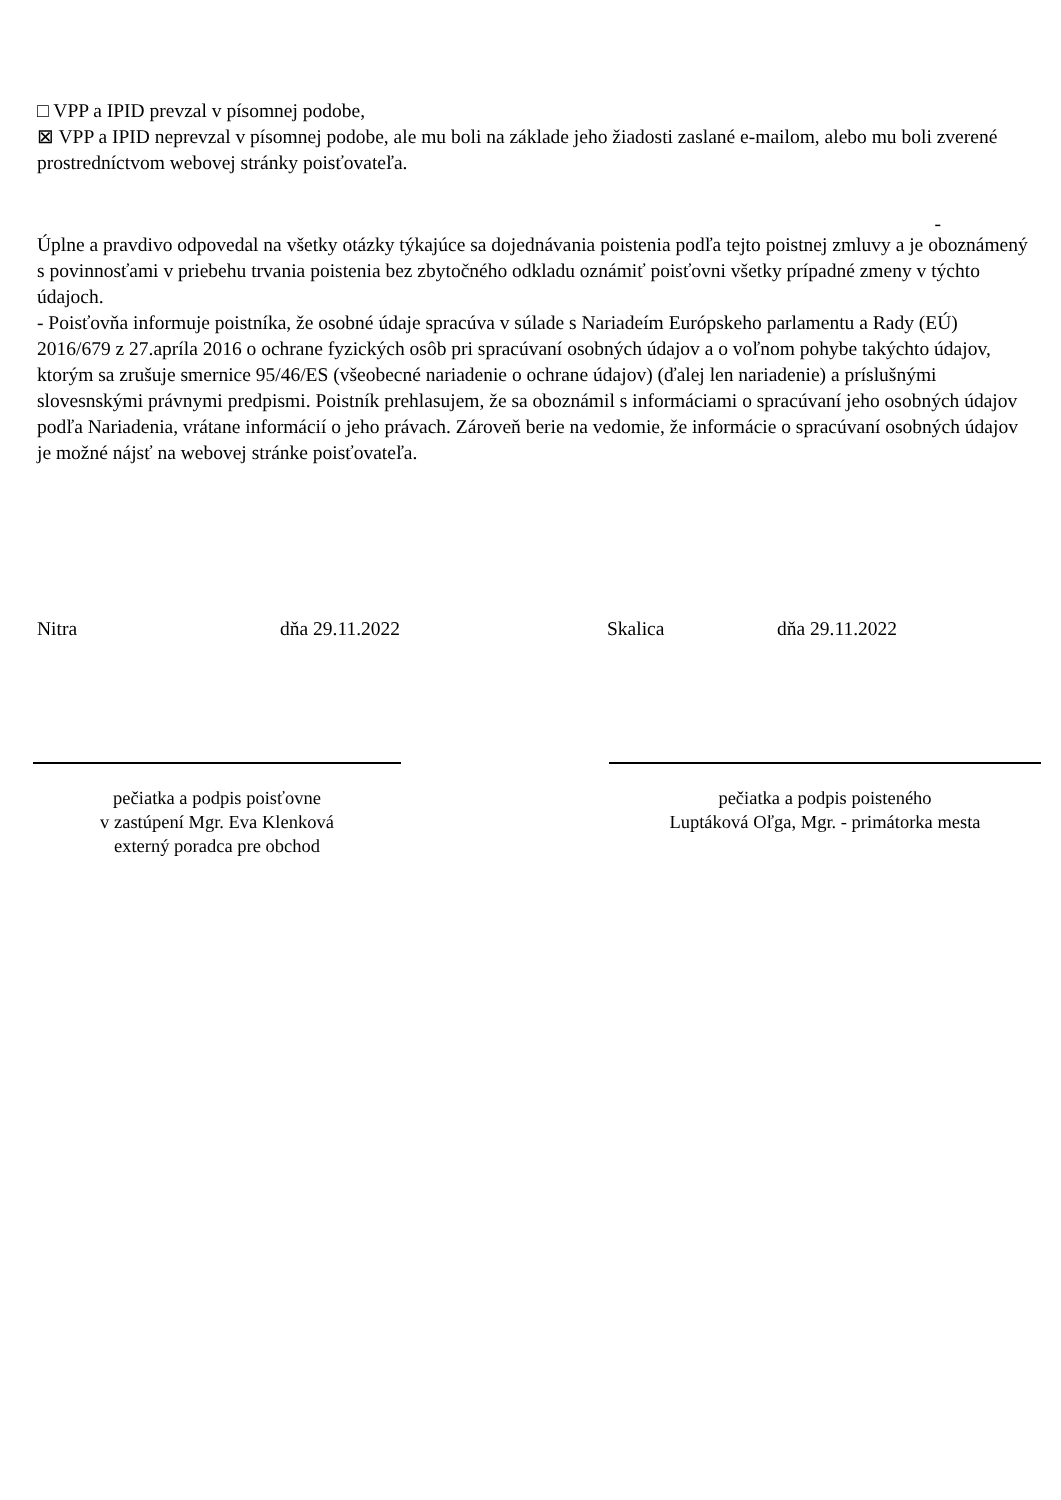□ VPP a IPID prevzal v písomnej podobe,
⊠ VPP a IPID neprevzal v písomnej podobe, ale mu boli na základe jeho žiadosti zaslané e-mailom, alebo mu boli zverené prostredníctvom webovej stránky poisťovateľa.
-
Úplne a pravdivo odpovedal na všetky otázky týkajúce sa dojednávania poistenia podľa tejto poistnej zmluvy a je oboznámený s povinnosťami v priebehu trvania poistenia bez zbytočného odkladu oznámiť poisťovni všetky prípadné zmeny v týchto údajoch.
- Poisťovňa informuje poistníka, že osobné údaje spracúva v súlade s Nariadeím Európskeho parlamentu a Rady (EÚ) 2016/679 z 27.apríla 2016 o ochrane fyzických osôb pri spracúvaní osobných údajov a o voľnom pohybe takýchto údajov, ktorým sa zrušuje smernice 95/46/ES (všeobecné nariadenie o ochrane údajov) (ďalej len nariadenie) a príslušnými slovesnskými právnymi predpismi. Poistník prehlasujem, že sa oboznámil s informáciami o spracúvaní jeho osobných údajov podľa Nariadenia, vrátane informácií o jeho právach. Zároveň berie na vedomie, že informácie o spracúvaní osobných údajov je možné nájsť na webovej stránke poisťovateľa.
Nitra dňa 29.11.2022 Skalica dňa 29.11.2022
pečiatka a podpis poisťovne
v zastúpení Mgr. Eva Klenková
externý poradca pre obchod
pečiatka a podpis poisteného
Luptáková Oľga, Mgr. - primátorka mesta